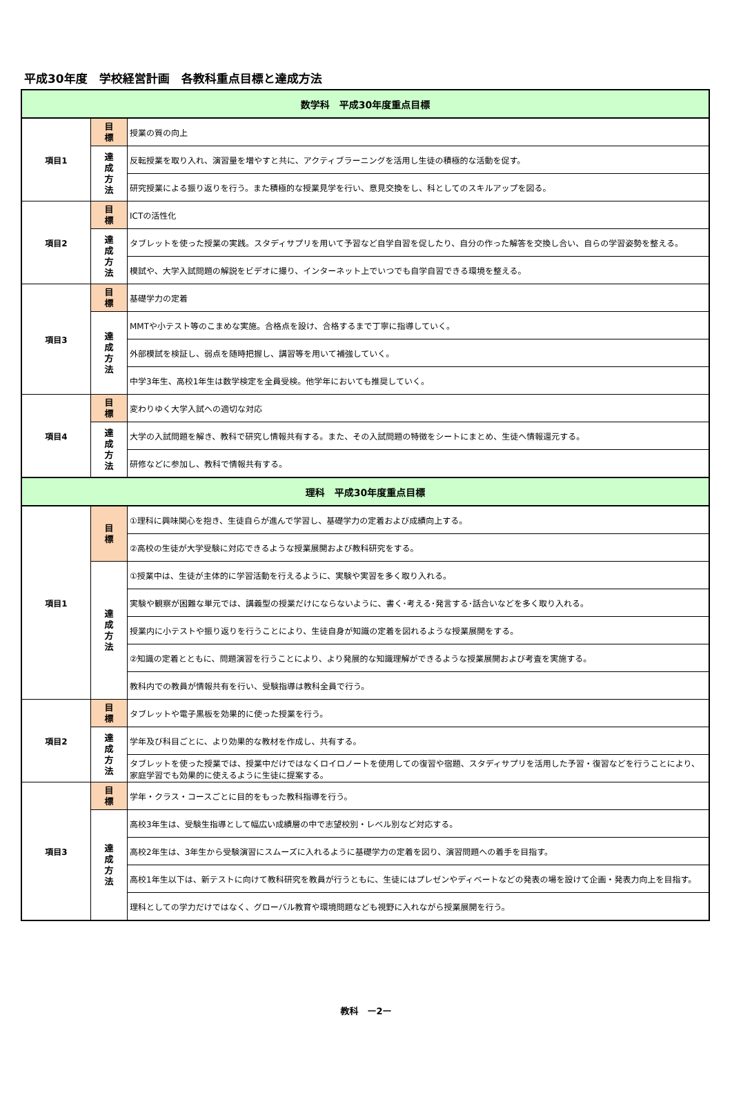平成30年度　学校経営計画　各教科重点目標と達成方法
| 数学科 平成30年度重点目標 | | |
| --- | --- | --- |
| 項目1 | 目 標 | 授業の質の向上 |
| | 達 成 方 法 | 反転授業を取り入れ、演習量を増やすと共に、アクティブラーニングを活用し生徒の積極的な活動を促す。 |
| | | 研究授業による振り返りを行う。また積極的な授業見学を行い、意見交換をし、科としてのスキルアップを図る。 |
| 項目2 | 目 標 | ICTの活性化 |
| | 達 成 方 法 | タブレットを使った授業の実践。スタディサプリを用いて予習など自学自習を促したり、自分の作った解答を交換し合い、自らの学習姿勢を整える。 |
| | | 模試や、大学入試問題の解説をビデオに撮り、インターネット上でいつでも自学自習できる環境を整える。 |
| 項目3 | 目 標 | 基礎学力の定着 |
| | 達 成 方 法 | MMTや小テスト等のこまめな実施。合格点を設け、合格するまで丁寧に指導していく。 |
| | | 外部模試を検証し、弱点を随時把握し、講習等を用いて補強していく。 |
| | | 中学3年生、高校1年生は数学検定を全員受検。他学年においても推奨していく。 |
| 項目4 | 目 標 | 変わりゆく大学入試への適切な対応 |
| | 達 成 方 法 | 大学の入試問題を解き、教科で研究し情報共有する。また、その入試問題の特徴をシートにまとめ、生徒へ情報還元する。 |
| | | 研修などに参加し、教科で情報共有する。 |
| 理科 平成30年度重点目標 | | |
| 項目1 | 目 標 | ①理科に興味関心を抱き、生徒自らが進んで学習し、基礎学力の定着および成績向上する。 |
| | | ②高校の生徒が大学受験に対応できるような授業展開および教科研究をする。 |
| | 達 成 方 法 | ①授業中は、生徒が主体的に学習活動を行えるように、実験や実習を多く取り入れる。 |
| | | 実験や観察が困難な単元では、講義型の授業だけにならないように、書く･考える･発言する･話合いなどを多く取り入れる。 |
| | | 授業内に小テストや振り返りを行うことにより、生徒自身が知識の定着を図れるような授業展開をする。 |
| | | ②知識の定着とともに、問題演習を行うことにより、より発展的な知識理解ができるような授業展開および考査を実施する。 |
| | | 教科内での教員が情報共有を行い、受験指導は教科全員で行う。 |
| 項目2 | 目 標 | タブレットや電子黒板を効果的に使った授業を行う。 |
| | 達 成 方 法 | 学年及び科目ごとに、より効果的な教材を作成し、共有する。 |
| | | タブレットを使った授業では、授業中だけではなくロイロノートを使用しての復習や宿題、スタディサプリを活用した予習・復習などを行うことにより、家庭学習でも効果的に使えるように生徒に提案する。 |
| 項目3 | 目 標 | 学年・クラス・コースごとに目的をもった教科指導を行う。 |
| | 達 成 方 法 | 高校3年生は、受験生指導として幅広い成績層の中で志望校別・レベル別など対応する。 |
| | | 高校2年生は、3年生から受験演習にスムーズに入れるように基礎学力の定着を図り、演習問題への着手を目指す。 |
| | | 高校1年生以下は、新テストに向けて教科研究を教員が行うともに、生徒にはプレゼンやディベートなどの発表の場を設けて企画・発表力向上を目指す。 |
| | | 理科としての学力だけではなく、グローバル教育や環境問題なども視野に入れながら授業展開を行う。 |
教科　ー2ー